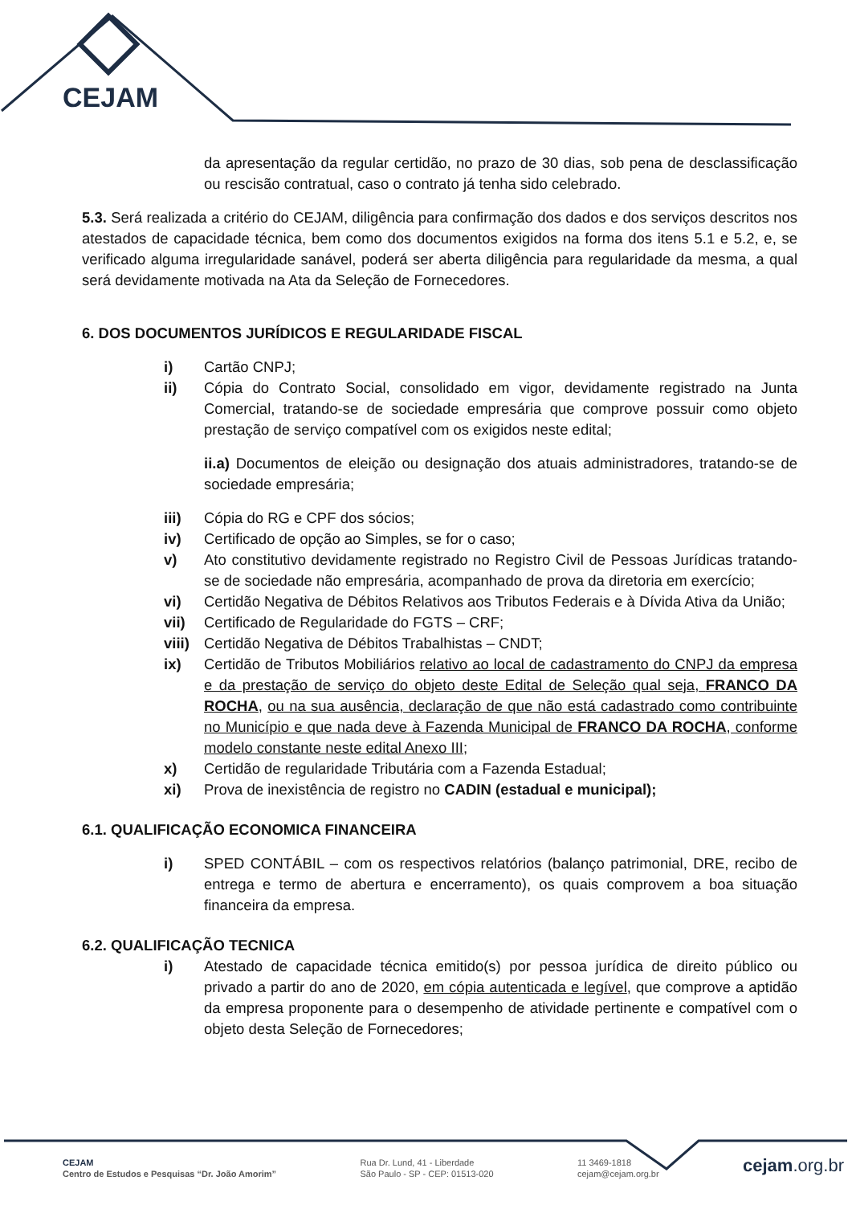CEJAM
da apresentação da regular certidão, no prazo de 30 dias, sob pena de desclassificação ou rescisão contratual, caso o contrato já tenha sido celebrado.
5.3. Será realizada a critério do CEJAM, diligência para confirmação dos dados e dos serviços descritos nos atestados de capacidade técnica, bem como dos documentos exigidos na forma dos itens 5.1 e 5.2, e, se verificado alguma irregularidade sanável, poderá ser aberta diligência para regularidade da mesma, a qual será devidamente motivada na Ata da Seleção de Fornecedores.
6. DOS DOCUMENTOS JURÍDICOS E REGULARIDADE FISCAL
i) Cartão CNPJ;
ii) Cópia do Contrato Social, consolidado em vigor, devidamente registrado na Junta Comercial, tratando-se de sociedade empresária que comprove possuir como objeto prestação de serviço compatível com os exigidos neste edital;
ii.a) Documentos de eleição ou designação dos atuais administradores, tratando-se de sociedade empresária;
iii) Cópia do RG e CPF dos sócios;
iv) Certificado de opção ao Simples, se for o caso;
v) Ato constitutivo devidamente registrado no Registro Civil de Pessoas Jurídicas tratando-se de sociedade não empresária, acompanhado de prova da diretoria em exercício;
vi) Certidão Negativa de Débitos Relativos aos Tributos Federais e à Dívida Ativa da União;
vii) Certificado de Regularidade do FGTS – CRF;
viii)
Certidão Negativa de Débitos Trabalhistas – CNDT;
ix) Certidão de Tributos Mobiliários relativo ao local de cadastramento do CNPJ da empresa e da prestação de serviço do objeto deste Edital de Seleção qual seja, FRANCO DA ROCHA, ou na sua ausência, declaração de que não está cadastrado como contribuinte no Município e que nada deve à Fazenda Municipal de FRANCO DA ROCHA, conforme modelo constante neste edital Anexo III;
x) Certidão de regularidade Tributária com a Fazenda Estadual;
xi) Prova de inexistência de registro no CADIN (estadual e municipal);
6.1. QUALIFICAÇÃO ECONOMICA FINANCEIRA
i) SPED CONTÁBIL – com os respectivos relatórios (balanço patrimonial, DRE, recibo de entrega e termo de abertura e encerramento), os quais comprovem a boa situação financeira da empresa.
6.2. QUALIFICAÇÃO TECNICA
i) Atestado de capacidade técnica emitido(s) por pessoa jurídica de direito público ou privado a partir do ano de 2020, em cópia autenticada e legível, que comprove a aptidão da empresa proponente para o desempenho de atividade pertinente e compatível com o objeto desta Seleção de Fornecedores;
CEJAM
Centro de Estudos e Pesquisas “Dr. João Amorim”
Rua Dr. Lund, 41 - Liberdade
São Paulo - SP - CEP: 01513-020
11 3469-1818
cejam@cejam.org.br
cejam.org.br